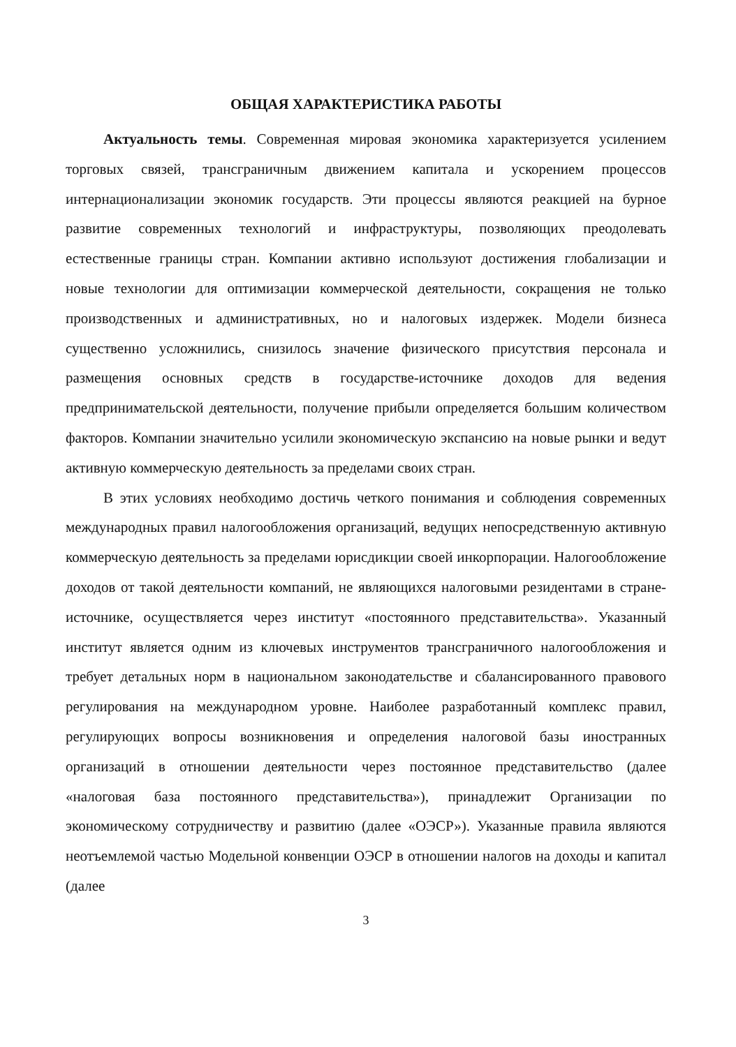ОБЩАЯ ХАРАКТЕРИСТИКА РАБОТЫ
Актуальность темы. Современная мировая экономика характеризуется усилением торговых связей, трансграничным движением капитала и ускорением процессов интернационализации экономик государств. Эти процессы являются реакцией на бурное развитие современных технологий и инфраструктуры, позволяющих преодолевать естественные границы стран. Компании активно используют достижения глобализации и новые технологии для оптимизации коммерческой деятельности, сокращения не только производственных и административных, но и налоговых издержек. Модели бизнеса существенно усложнились, снизилось значение физического присутствия персонала и размещения основных средств в государстве-источнике доходов для ведения предпринимательской деятельности, получение прибыли определяется большим количеством факторов. Компании значительно усилили экономическую экспансию на новые рынки и ведут активную коммерческую деятельность за пределами своих стран.
В этих условиях необходимо достичь четкого понимания и соблюдения современных международных правил налогообложения организаций, ведущих непосредственную активную коммерческую деятельность за пределами юрисдикции своей инкорпорации. Налогообложение доходов от такой деятельности компаний, не являющихся налоговыми резидентами в стране-источнике, осуществляется через институт «постоянного представительства». Указанный институт является одним из ключевых инструментов трансграничного налогообложения и требует детальных норм в национальном законодательстве и сбалансированного правового регулирования на международном уровне. Наиболее разработанный комплекс правил, регулирующих вопросы возникновения и определения налоговой базы иностранных организаций в отношении деятельности через постоянное представительство (далее «налоговая база постоянного представительства»), принадлежит Организации по экономическому сотрудничеству и развитию (далее «ОЭСР»). Указанные правила являются неотъемлемой частью Модельной конвенции ОЭСР в отношении налогов на доходы и капитал (далее
3